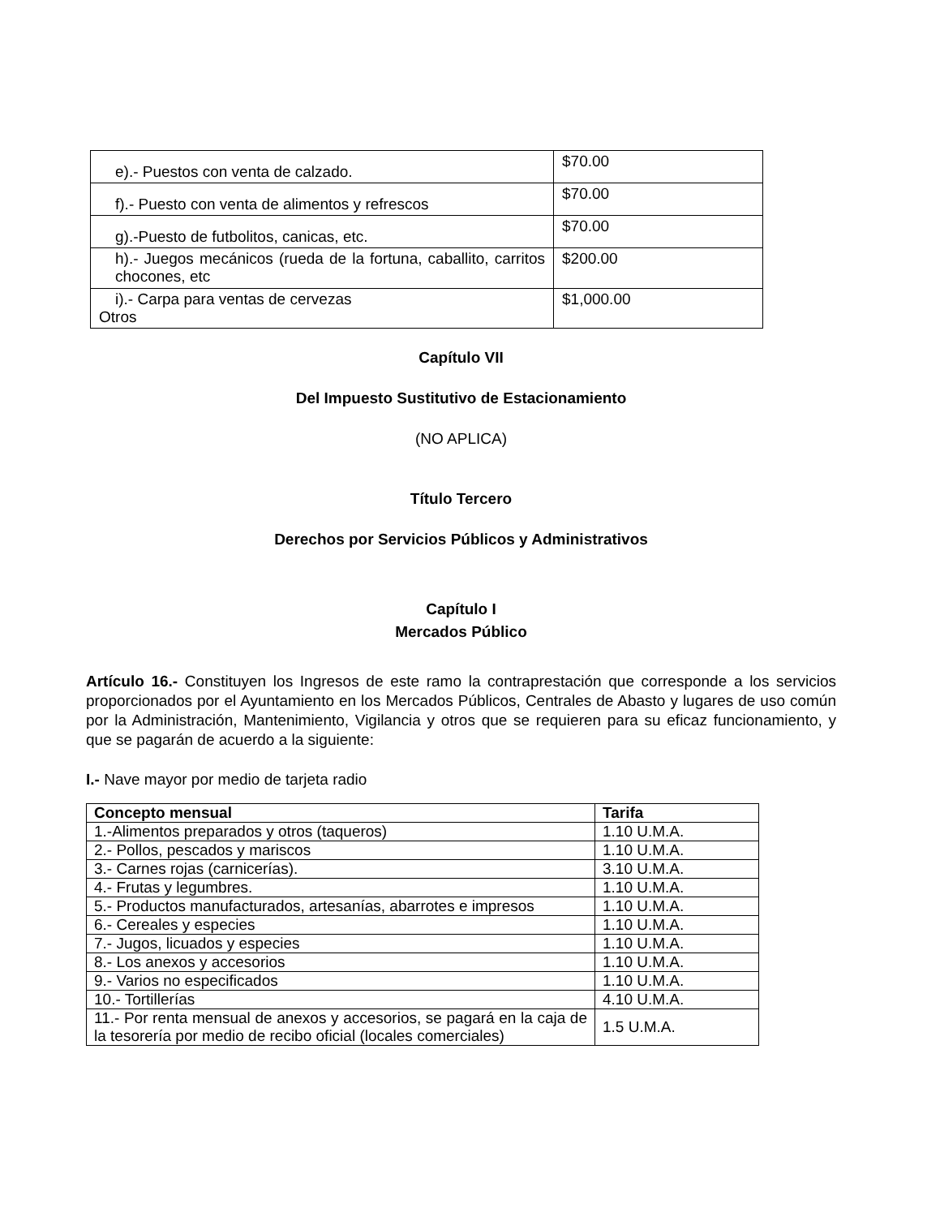| e).- Puestos con venta de calzado. | $70.00 |
| f).- Puesto con venta de alimentos y refrescos | $70.00 |
| g).-Puesto de futbolitos, canicas, etc. | $70.00 |
| h).- Juegos mecánicos (rueda de la fortuna, caballito, carritos chocones, etc | $200.00 |
| i).- Carpa para ventas de cervezas Otros | $1,000.00 |
Capítulo VII
Del Impuesto Sustitutivo de Estacionamiento
(NO APLICA)
Título Tercero
Derechos por Servicios Públicos y Administrativos
Capítulo I
Mercados Público
Artículo 16.- Constituyen los Ingresos de este ramo la contraprestación que corresponde a los servicios proporcionados por el Ayuntamiento en los Mercados Públicos, Centrales de Abasto y lugares de uso común por la Administración, Mantenimiento, Vigilancia y otros que se requieren para su eficaz funcionamiento, y que se pagarán de acuerdo a la siguiente:
I.- Nave mayor por medio de tarjeta radio
| Concepto mensual | Tarifa |
| --- | --- |
| 1.-Alimentos preparados y otros (taqueros) | 1.10 U.M.A. |
| 2.- Pollos, pescados y mariscos | 1.10 U.M.A. |
| 3.- Carnes rojas (carnicerías). | 3.10 U.M.A. |
| 4.- Frutas y legumbres. | 1.10 U.M.A. |
| 5.- Productos manufacturados, artesanías, abarrotes e impresos | 1.10 U.M.A. |
| 6.- Cereales y especies | 1.10 U.M.A. |
| 7.- Jugos, licuados y especies | 1.10 U.M.A. |
| 8.- Los anexos y accesorios | 1.10 U.M.A. |
| 9.- Varios no especificados | 1.10 U.M.A. |
| 10.- Tortillerías | 4.10 U.M.A. |
| 11.- Por renta mensual de anexos y accesorios, se pagará en la caja de la tesorería por medio de recibo oficial (locales comerciales) | 1.5 U.M.A. |